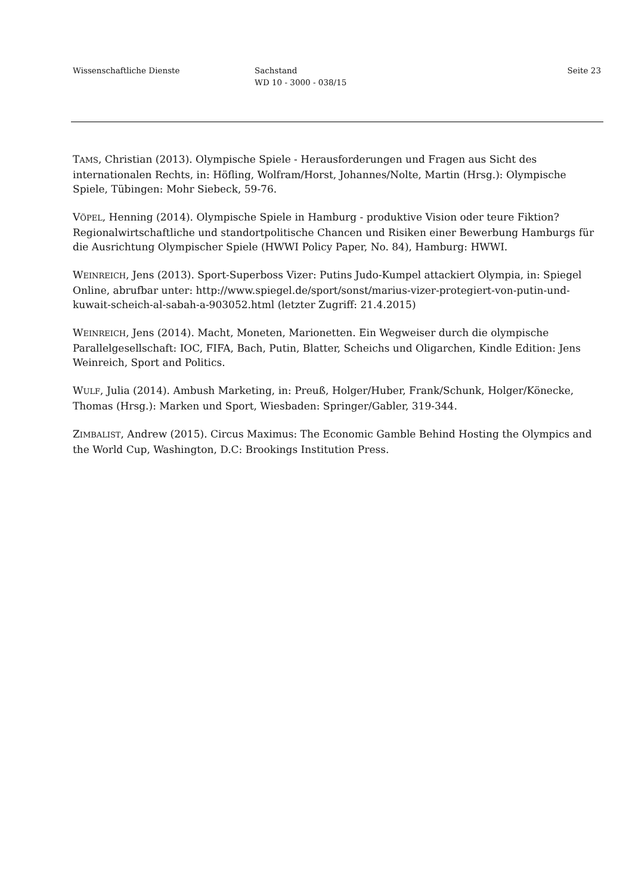Wissenschaftliche Dienste Sachstand
WD 10 - 3000 - 038/15
Seite 23
TAMS, Christian (2013). Olympische Spiele - Herausforderungen und Fragen aus Sicht des internationalen Rechts, in: Höfling, Wolfram/Horst, Johannes/Nolte, Martin (Hrsg.): Olympische Spiele, Tübingen: Mohr Siebeck, 59-76.
VÖPEL, Henning (2014). Olympische Spiele in Hamburg - produktive Vision oder teure Fiktion? Regionalwirtschaftliche und standortpolitische Chancen und Risiken einer Bewerbung Hamburgs für die Ausrichtung Olympischer Spiele (HWWI Policy Paper, No. 84), Hamburg: HWWI.
WEINREICH, Jens (2013). Sport-Superboss Vizer: Putins Judo-Kumpel attackiert Olympia, in: Spiegel Online, abrufbar unter: http://www.spiegel.de/sport/sonst/marius-vizer-protegiert-von-putin-und-kuwait-scheich-al-sabah-a-903052.html (letzter Zugriff: 21.4.2015)
WEINREICH, Jens (2014). Macht, Moneten, Marionetten. Ein Wegweiser durch die olympische Parallelgesellschaft: IOC, FIFA, Bach, Putin, Blatter, Scheichs und Oligarchen, Kindle Edition: Jens Weinreich, Sport and Politics.
WULF, Julia (2014). Ambush Marketing, in: Preuß, Holger/Huber, Frank/Schunk, Holger/Könecke, Thomas (Hrsg.): Marken und Sport, Wiesbaden: Springer/Gabler, 319-344.
ZIMBALIST, Andrew (2015). Circus Maximus: The Economic Gamble Behind Hosting the Olympics and the World Cup, Washington, D.C: Brookings Institution Press.